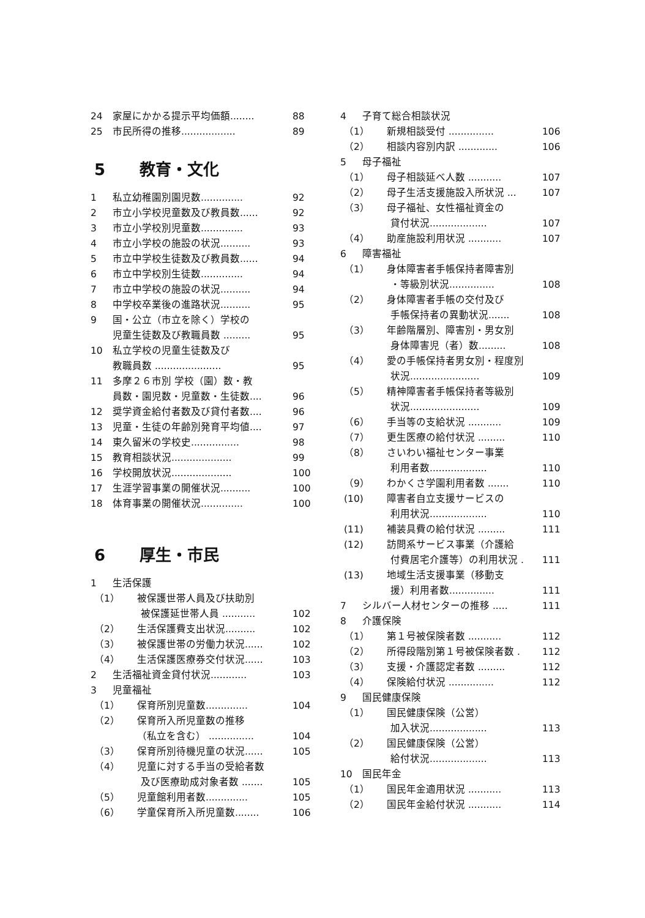24 家屋にかかる提示平均価額........ 88
25 市民所得の推移.................. 89
5 教育・文化
1 私立幼稚園別園児数.............. 92
2 市立小学校児童数及び教員数...... 92
3 市立小学校別児童数.............. 93
4 市立小学校の施設の状況.......... 93
5 市立中学校生徒数及び教員数...... 94
6 市立中学校別生徒数.............. 94
7 市立中学校の施設の状況.......... 94
8 中学校卒業後の進路状況.......... 95
9 国・公立（市立を除く）学校の
児童生徒数及び教職員数 ......... 95
10 私立学校の児童生徒数及び
教職員数 ...................... 95
11 多摩２６市別 学校（園）数・教
員数・園児数・児童数・生徒数.... 96
12 奨学資金給付者数及び貸付者数.... 96
13 児童・生徒の年齢別発育平均値.... 97
14 東久留米の学校史................ 98
15 教育相談状況.................... 99
16 学校開放状況.................... 100
17 生涯学習事業の開催状況.......... 100
18 体育事業の開催状況.............. 100
6 厚生・市民
1 生活保護
（1） 被保護世帯人員及び扶助別
被保護延世帯人員 ........... 102
（2） 生活保護費支出状況.......... 102
（3） 被保護世帯の労働力状況...... 102
（4） 生活保護医療券交付状況...... 103
2 生活福祉資金貸付状況............ 103
3 児童福祉
（1） 保育所別児童数.............. 104
（2） 保育所入所児童数の推移
（私立を含む） ............... 104
（3） 保育所別待機児童の状況...... 105
（4） 児童に対する手当の受給者数
及び医療助成対象者数 ....... 105
（5） 児童館利用者数.............. 105
（6） 学童保育所入所児童数........ 106
4 子育て総合相談状況
（1） 新規相談受付 ............... 106
（2） 相談内容別内訳 ............. 106
5 母子福祉
（1） 母子相談延べ人数 ........... 107
（2） 母子生活支援施設入所状況 ... 107
（3） 母子福祉、女性福祉資金の
貸付状況................... 107
（4） 助産施設利用状況 ........... 107
6 障害福祉
（1） 身体障害者手帳保持者障害別
・等級別状況............... 108
（2） 身体障害者手帳の交付及び
手帳保持者の異動状況....... 108
（3） 年齢階層別、障害別・男女別
身体障害児（者）数......... 108
（4） 愛の手帳保持者男女別・程度別
状況....................... 109
（5） 精神障害者手帳保持者等級別
状況....................... 109
（6） 手当等の支給状況 ........... 109
（7） 更生医療の給付状況 ......... 110
（8） さいわい福祉センター事業
利用者数................... 110
（9） わかくさ学園利用者数 ....... 110
(10) 障害者自立支援サービスの
利用状況................... 110
(11) 補装具費の給付状況 ......... 111
(12) 訪問系サービス事業（介護給
付費居宅介護等）の利用状況 . 111
(13) 地域生活支援事業（移動支
援）利用者数............... 111
7 シルバー人材センターの推移 ..... 111
8 介護保険
（1） 第１号被保険者数 ........... 112
（2） 所得段階別第１号被保険者数 . 112
（3） 支援・介護認定者数 ......... 112
（4） 保険給付状況 ............... 112
9 国民健康保険
（1） 国民健康保険（公営）
加入状況................... 113
（2） 国民健康保険（公営）
給付状況................... 113
10 国民年金
（1） 国民年金適用状況 ........... 113
（2） 国民年金給付状況 ........... 114